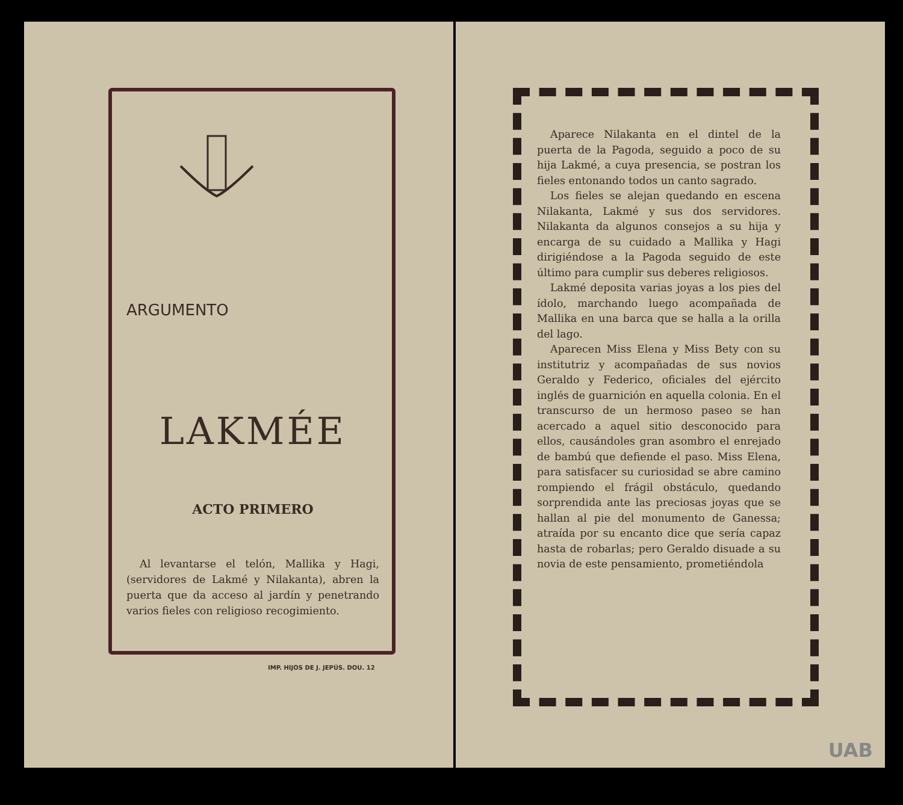ARGUMENTO
LAKMÉE
ACTO PRIMERO
Al levantarse el telón, Mallika y Hagi, (servidores de Lakmé y Nilakanta), abren la puerta que da acceso al jardín y penetrando varios fieles con religioso recogimiento.
IMP. HIJOS DE J. JEPÚS. DOU. 12
Aparece Nilakanta en el dintel de la puerta de la Pagoda, seguido a poco de su hija Lakmé, a cuya presencia, se postran los fieles entonando todos un canto sagrado.
Los fieles se alejan quedando en escena Nilakanta, Lakmé y sus dos servidores. Nilakanta da algunos consejos a su hija y encarga de su cuidado a Mallika y Hagi dirigiéndose a la Pagoda seguido de este último para cumplir sus deberes religiosos.
Lakmé deposita varias joyas a los pies del ídolo, marchando luego acompañada de Mallika en una barca que se halla a la orilla del lago.
Aparecen Miss Elena y Miss Bety con su institutriz y acompañadas de sus novios Geraldo y Federico, oficiales del ejército inglés de guarnición en aquella colonia. En el transcurso de un hermoso paseo se han acercado a aquel sitio desconocido para ellos, causándoles gran asombro el enrejado de bambú que defiende el paso. Miss Elena, para satisfacer su curiosidad se abre camino rompiendo el frágil obstáculo, quedando sorprendida ante las preciosas joyas que se hallan al pie del monumento de Ganessa; atraída por su encanto dice que sería capaz hasta de robarlas; pero Geraldo disuade a su novia de este pensamiento, prometiéndola
UAB